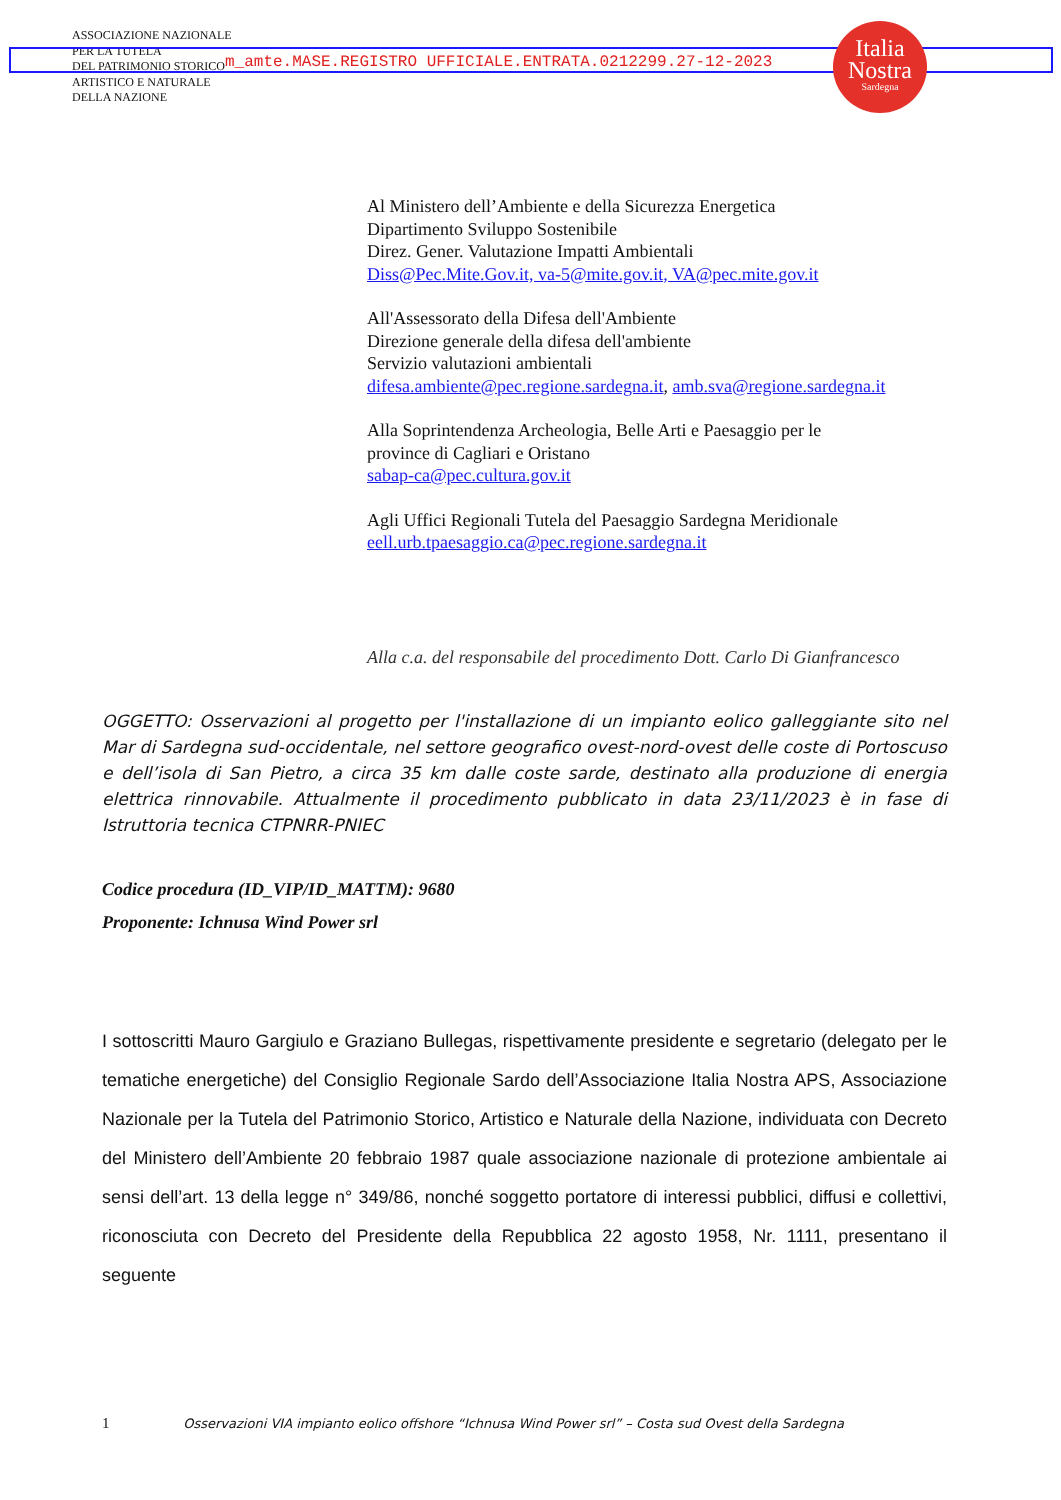ASSOCIAZIONE NAZIONALE
PER LA TUTELA
DEL PATRIMONIO STORICO
ARTISTICO E NATURALE
DELLA NAZIONE
m_amte.MASE.REGISTRO UFFICIALE.ENTRATA.0212299.27-12-2023
Italia
Nostra
Sardegna
Al Ministero dell’Ambiente e della Sicurezza Energetica
Dipartimento Sviluppo Sostenibile
Direz. Gener. Valutazione Impatti Ambientali
Diss@Pec.Mite.Gov.it, va-5@mite.gov.it, VA@pec.mite.gov.it
All'Assessorato della Difesa dell'Ambiente
Direzione generale della difesa dell'ambiente
Servizio valutazioni ambientali
difesa.ambiente@pec.regione.sardegna.it, amb.sva@regione.sardegna.it
Alla Soprintendenza Archeologia, Belle Arti e Paesaggio per le
province di Cagliari e Oristano
sabap-ca@pec.cultura.gov.it
Agli Uffici Regionali Tutela del Paesaggio Sardegna Meridionale
eell.urb.tpaesaggio.ca@pec.regione.sardegna.it
Alla c.a. del responsabile del procedimento Dott. Carlo Di Gianfrancesco
OGGETTO: Osservazioni al progetto per l'installazione di un impianto eolico galleggiante sito nel Mar di Sardegna sud-occidentale, nel settore geografico ovest-nord-ovest delle coste di Portoscuso e dell’isola di San Pietro, a circa 35 km dalle coste sarde, destinato alla produzione di energia elettrica rinnovabile. Attualmente il procedimento pubblicato in data 23/11/2023 è in fase di Istruttoria tecnica CTPNRR-PNIEC
Codice procedura (ID_VIP/ID_MATTM): 9680
Proponente: Ichnusa Wind Power srl
I sottoscritti Mauro Gargiulo e Graziano Bullegas, rispettivamente presidente e segretario (delegato per le tematiche energetiche) del Consiglio Regionale Sardo dell’Associazione Italia Nostra APS, Associazione Nazionale per la Tutela del Patrimonio Storico, Artistico e Naturale della Nazione, individuata con Decreto del Ministero dell’Ambiente 20 febbraio 1987 quale associazione nazionale di protezione ambientale ai sensi dell’art. 13 della legge n° 349/86, nonché soggetto portatore di interessi pubblici, diffusi e collettivi, riconosciuta con Decreto del Presidente della Repubblica 22 agosto 1958, Nr. 1111, presentano il seguente
1 Osservazioni VIA impianto eolico offshore “Ichnusa Wind Power srl” – Costa sud Ovest della Sardegna